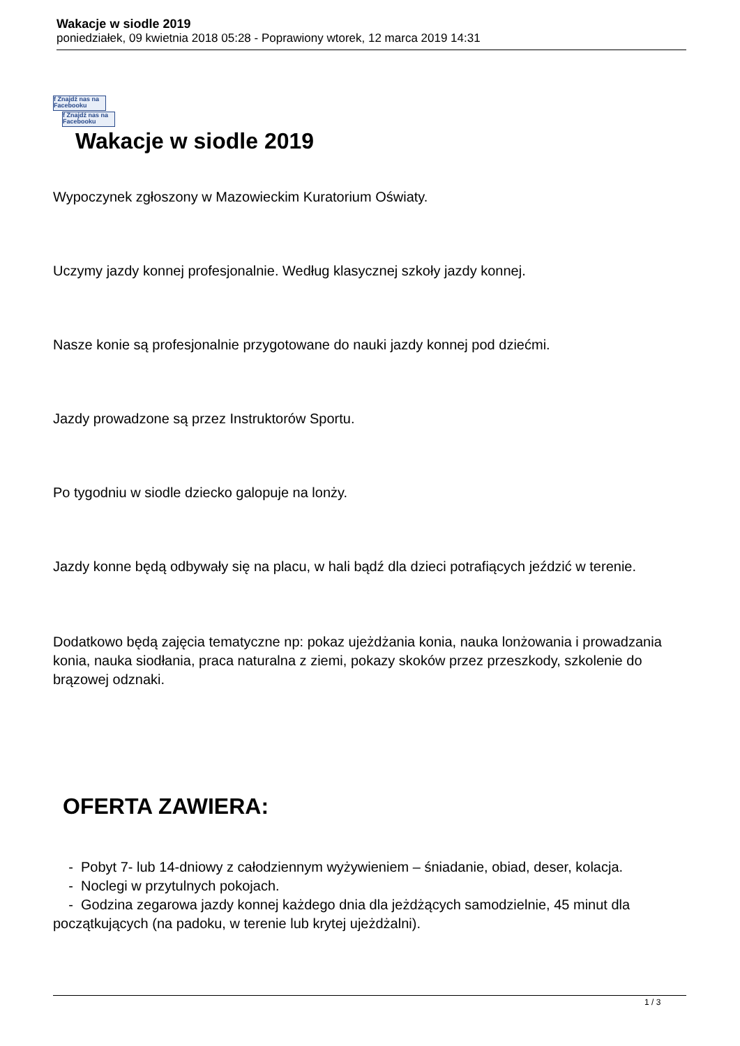Wakacje w siodle 2019
poniedziałek, 09 kwietnia 2018 05:28 - Poprawiony wtorek, 12 marca 2019 14:31
f Znajdź nas na Facebooku
f Znajdź nas na Facebooku
Wakacje w siodle 2019
Wypoczynek zgłoszony w Mazowieckim Kuratorium Oświaty.
Uczymy jazdy konnej profesjonalnie. Według klasycznej szkoły jazdy konnej.
Nasze konie są profesjonalnie przygotowane do nauki jazdy konnej pod dziećmi.
Jazdy prowadzone są przez Instruktorów Sportu.
Po tygodniu w siodle dziecko galopuje na lonży.
Jazdy konne będą odbywały się na placu, w hali bądź dla dzieci potrafiących jeździć w terenie.
Dodatkowo będą zajęcia tematyczne np: pokaz ujeżdżania konia, nauka lonżowania i prowadzania konia, nauka siodłania, praca naturalna z ziemi, pokazy skoków przez przeszkody, szkolenie do brązowej odznaki.
OFERTA ZAWIERA:
- Pobyt 7- lub 14-dniowy z całodziennym wyżywieniem – śniadanie, obiad, deser, kolacja.
- Noclegi w przytulnych pokojach.
- Godzina zegarowa jazdy konnej każdego dnia dla jeżdżących samodzielnie, 45 minut dla początkujących (na padoku, w terenie lub krytej ujeżdżalni).
1 / 3